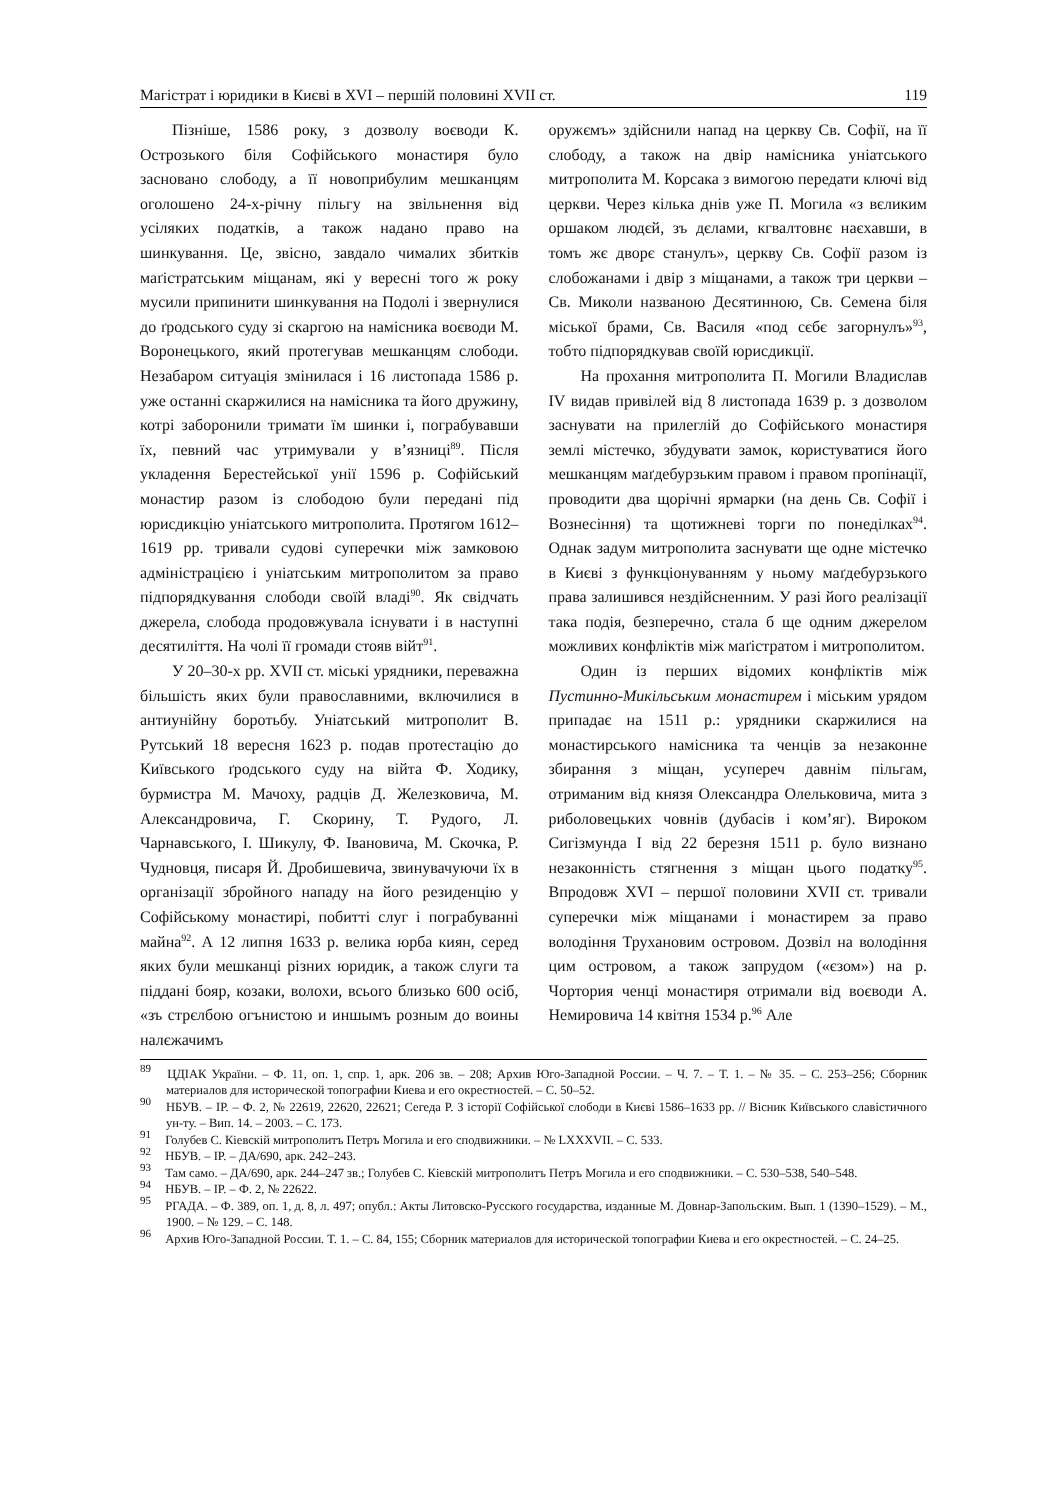Магістрат і юридики в Києві в XVI – першій половині XVII ст. 119
Пізніше, 1586 року, з дозволу воєводи К. Острозького біля Софійського монастиря було засновано слободу, а її новоприбулим мешканцям оголошено 24-х-річну пільгу на звільнення від усіляких податків, а також надано право на шинкування. Це, звісно, завдало чималих збитків маґістратським міщанам, які у вересні того ж року мусили припинити шинкування на Подолі і звернулися до ґродського суду зі скаргою на намісника воєводи М. Воронецького, який протегував мешканцям слободи. Незабаром ситуація змінилася і 16 листопада 1586 р. уже останні скаржилися на намісника та його дружину, котрі заборонили тримати їм шинки і, пограбувавши їх, певний час утримували у в’язниці<sup>89</sup>. Після укладення Берестейської унії 1596 р. Софійський монастир разом із слободою були передані під юрисдикцію уніатського митрополита. Протягом 1612–1619 рр. тривали судові суперечки між замковою адміністрацією і уніатським митрополитом за право підпорядкування слободи своїй владі<sup>90</sup>. Як свідчать джерела, слобода продовжувала існувати і в наступні десятиліття. На чолі її громади стояв війт<sup>91</sup>.
У 20–30-х рр. XVII ст. міські урядники, переважна більшість яких були православними, включилися в антиунійну боротьбу. Уніатський митрополит В. Рутський 18 вересня 1623 р. подав протестацію до Київського ґродського суду на війта Ф. Ходику, бурмистра М. Мачоху, радців Д. Железковича, М. Александровича, Г. Скорину, Т. Рудого, Л. Чарнавського, І. Шикулу, Ф. Івановича, М. Скочка, Р. Чудновця, писаря Й. Дробишевича, звинувачуючи їх в організації збройного нападу на його резиденцію у Софійському монастирі, побитті слуг і пограбуванні майна<sup>92</sup>. А 12 липня 1633 р. велика юрба киян, серед яких були мешканці різних юридик, а також слуги та піддані бояр, козаки, волохи, всього близько 600 осіб, «зъ стрєлбою огънистою и иншымъ розным до воины налєжачимъ
оружємъ» здійснили напад на церкву Св. Софії, на її слободу, а також на двір намісника уніатського митрополита М. Корсака з вимогою передати ключі від церкви. Через кілька днів уже П. Могила «з вєликим оршаком людєй, зъ дєлами, кгвалтовнє наєхавши, в томъ жє дворє станулъ», церкву Св. Софії разом із слобожанами і двір з міщанами, а також три церкви – Св. Миколи названою Десятинною, Св. Семена біля міської брами, Св. Василя «под сєбє загорнулъ»<sup>93</sup>, тобто підпорядкував своїй юрисдикції.
На прохання митрополита П. Могили Владислав IV видав привілей від 8 листопада 1639 р. з дозволом заснувати на прилеглій до Софійського монастиря землі містечко, збудувати замок, користуватися його мешканцям маґдебурзьким правом і правом пропінації, проводити два щорічні ярмарки (на день Св. Софії і Вознесіння) та щотижневі торги по понеділках<sup>94</sup>. Однак задум митрополита заснувати ще одне містечко в Києві з функціонуванням у ньому маґдебурзького права залишився нездійсненним. У разі його реалізації така подія, безперечно, стала б ще одним джерелом можливих конфліктів між маґістратом і митрополитом.
Один із перших відомих конфліктів між Пустинно-Микільським монастирем і міським урядом припадає на 1511 р.: урядники скаржилися на монастирського намісника та ченців за незаконне збирання з міщан, усупереч давнім пільгам, отриманим від князя Олександра Олельковича, мита з риболовецьких човнів (дубасів і ком’яг). Вироком Сигізмунда I від 22 березня 1511 р. було визнано незаконність стягнення з міщан цього податку<sup>95</sup>. Впродовж XVI – першої половини XVII ст. тривали суперечки між міщанами і монастирем за право володіння Трухановим островом. Дозвіл на володіння цим островом, а також запрудом («єзом») на р. Чортория ченці монастиря отримали від воєводи А. Немировича 14 квітня 1534 р.<sup>96</sup> Але
<sup>89</sup> ЦДІАК України. – Ф. 11, оп. 1, спр. 1, арк. 206 зв. – 208; Архив Юго-Западной России. – Ч. 7. – Т. 1. – № 35. – С. 253–256; Сборник материалов для исторической топографии Киева и его окрестностей. – С. 50–52.
<sup>90</sup> НБУВ. – ІР. – Ф. 2, № 22619, 22620, 22621; Сегеда Р. З історії Софійської слободи в Києві 1586–1633 рр. // Вісник Київського славістичного ун-ту. – Вип. 14. – 2003. – С. 173.
<sup>91</sup> Голубев С. Кіевскій митрополитъ Петръ Могила и его сподвижники. – № LXXXVII. – С. 533.
<sup>92</sup> НБУВ. – ІР. – ДА/690, арк. 242–243.
<sup>93</sup> Там само. – ДА/690, арк. 244–247 зв.; Голубев С. Кіевскій митрополитъ Петръ Могила и его сподвижники. – С. 530–538, 540–548.
<sup>94</sup> НБУВ. – ІР. – Ф. 2, № 22622.
<sup>95</sup> РГАДА. – Ф. 389, оп. 1, д. 8, л. 497; опубл.: Акты Литовско-Русского государства, изданные М. Довнар-Запольским. Вып. 1 (1390–1529). – М., 1900. – № 129. – С. 148.
<sup>96</sup> Архив Юго-Западной России. Т. 1. – С. 84, 155; Сборник материалов для исторической топографии Киева и его окрестностей. – С. 24–25.